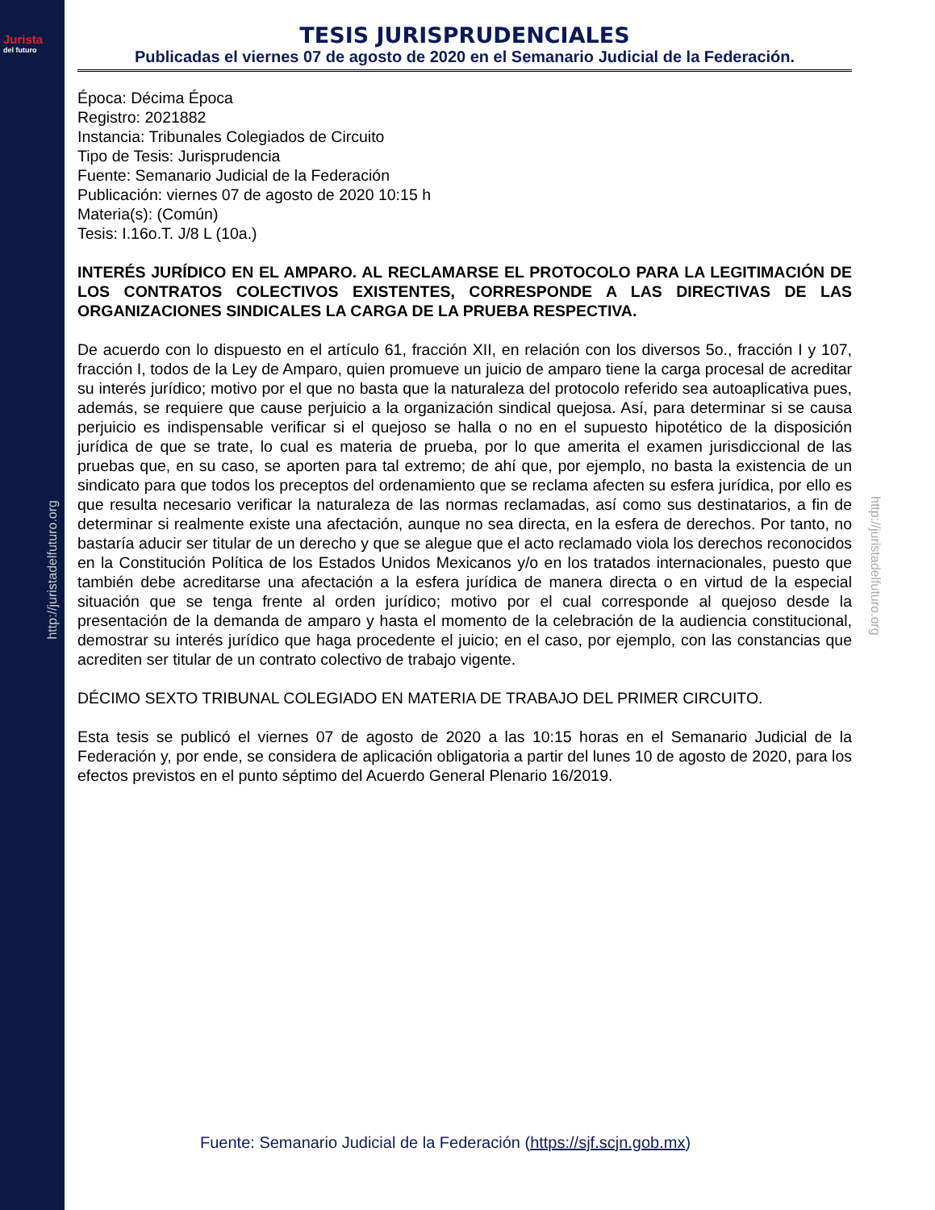Jurista
del futuro
http://juristadelfuturo.org
http://juristadelfuturo.org
TESIS JURISPRUDENCIALES
Publicadas el viernes 07 de agosto de 2020 en el Semanario Judicial de la Federación.
Época: Décima Época
Registro: 2021882
Instancia: Tribunales Colegiados de Circuito
Tipo de Tesis: Jurisprudencia
Fuente: Semanario Judicial de la Federación
Publicación: viernes 07 de agosto de 2020 10:15 h
Materia(s): (Común)
Tesis: I.16o.T. J/8 L (10a.)
INTERÉS JURÍDICO EN EL AMPARO. AL RECLAMARSE EL PROTOCOLO PARA LA LEGITIMACIÓN DE LOS CONTRATOS COLECTIVOS EXISTENTES, CORRESPONDE A LAS DIRECTIVAS DE LAS ORGANIZACIONES SINDICALES LA CARGA DE LA PRUEBA RESPECTIVA.
De acuerdo con lo dispuesto en el artículo 61, fracción XII, en relación con los diversos 5o., fracción I y 107, fracción I, todos de la Ley de Amparo, quien promueve un juicio de amparo tiene la carga procesal de acreditar su interés jurídico; motivo por el que no basta que la naturaleza del protocolo referido sea autoaplicativa pues, además, se requiere que cause perjuicio a la organización sindical quejosa. Así, para determinar si se causa perjuicio es indispensable verificar si el quejoso se halla o no en el supuesto hipotético de la disposición jurídica de que se trate, lo cual es materia de prueba, por lo que amerita el examen jurisdiccional de las pruebas que, en su caso, se aporten para tal extremo; de ahí que, por ejemplo, no basta la existencia de un sindicato para que todos los preceptos del ordenamiento que se reclama afecten su esfera jurídica, por ello es que resulta necesario verificar la naturaleza de las normas reclamadas, así como sus destinatarios, a fin de determinar si realmente existe una afectación, aunque no sea directa, en la esfera de derechos. Por tanto, no bastaría aducir ser titular de un derecho y que se alegue que el acto reclamado viola los derechos reconocidos en la Constitución Política de los Estados Unidos Mexicanos y/o en los tratados internacionales, puesto que también debe acreditarse una afectación a la esfera jurídica de manera directa o en virtud de la especial situación que se tenga frente al orden jurídico; motivo por el cual corresponde al quejoso desde la presentación de la demanda de amparo y hasta el momento de la celebración de la audiencia constitucional, demostrar su interés jurídico que haga procedente el juicio; en el caso, por ejemplo, con las constancias que acrediten ser titular de un contrato colectivo de trabajo vigente.
DÉCIMO SEXTO TRIBUNAL COLEGIADO EN MATERIA DE TRABAJO DEL PRIMER CIRCUITO.
Esta tesis se publicó el viernes 07 de agosto de 2020 a las 10:15 horas en el Semanario Judicial de la Federación y, por ende, se considera de aplicación obligatoria a partir del lunes 10 de agosto de 2020, para los efectos previstos en el punto séptimo del Acuerdo General Plenario 16/2019.
Fuente: Semanario Judicial de la Federación (https://sjf.scjn.gob.mx)